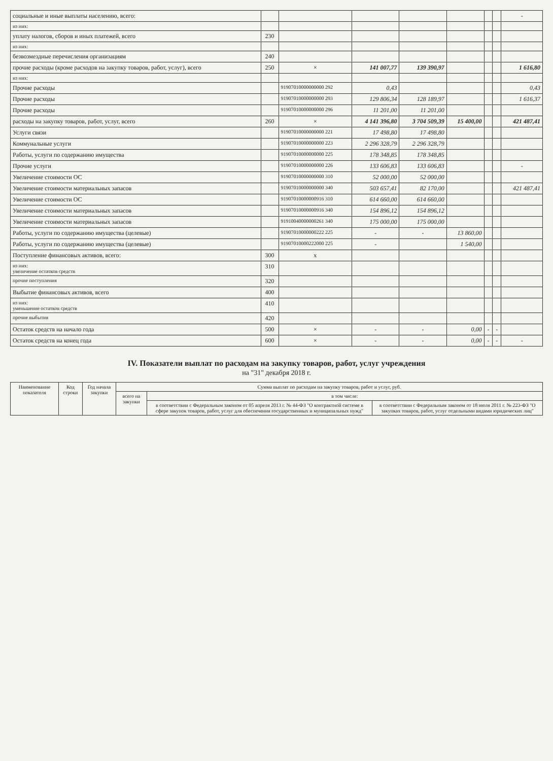| социальные и иные выплаты населению, всего: | | | | | | | | - |
| из них: | | | | | | | | |
| уплату налогов, сборов и иных платежей, всего | 230 | | | | | | | |
| из них: | | | | | | | | |
| безвозмездные перечисления организациям | 240 | | | | | | | |
| прочие расходы (кроме расходов на закупку товаров, работ, услуг), всего | 250 | × | 141 007,77 | 139 390,97 | | | | 1 616,80 |
| из них: | | | | | | | | |
| Прочие расходы | | 91907010000000000 292 | 0,43 | | | | | 0,43 |
| Прочие расходы | | 91907010000000000 293 | 129 806,34 | 128 189,97 | | | | 1 616,37 |
| Прочие расходы | | 91907010000000000 296 | 11 201,00 | 11 201,00 | | | | |
| расходы на закупку товаров, работ, услуг, всего | 260 | × | 4 141 396,80 | 3 704 509,39 | 15 400,00 | | | 421 487,41 |
| Услуги связи | | 91907010000000000 221 | 17 498,80 | 17 498,80 | | | | |
| Коммунальные услуги | | 91907010000000000 223 | 2 296 328,79 | 2 296 328,79 | | | | |
| Работы, услуги по содержанию имущества | | 91907010000000000 225 | 178 348,85 | 178 348,85 | | | | |
| Прочие услуги | | 91907010000000000 226 | 133 606,83 | 133 606,83 | | | | - |
| Увеличение стоимости ОС | | 91907010000000000 310 | 52 000,00 | 52 000,00 | | | | |
| Увеличение стоимости материальных запасов | | 91907010000000000 340 | 503 657,41 | 82 170,00 | | | | 421 487,41 |
| Увеличение стоимости ОС | | 91907010000000916 310 | 614 660,00 | 614 660,00 | | | | |
| Увеличение стоимости материальных запасов | | 91907010000000916 340 | 154 896,12 | 154 896,12 | | | | |
| Увеличение стоимости материальных запасов | | 91910040000000261 340 | 175 000,00 | 175 000,00 | | | | |
| Работы, услуги по содержанию имущества (целевые) | | 91907010000000222 225 | - | - | 13 860,00 | | | |
| Работы, услуги по содержанию имущества (целевые) | | 91907010000222000 225 | - | | 1 540,00 | | | |
| Поступление финансовых активов, всего: | 300 | х | | | | | | |
| из них: увеличение остатков средств | 310 | | | | | | | |
| прочие поступления | 320 | | | | | | | |
| Выбытие финансовых активов, всего | 400 | | | | | | | |
| из них: уменьшение остатков средств | 410 | | | | | | | |
| прочие выбытия | 420 | | | | | | | |
| Остаток средств на начало года | 500 | × | - | - | 0,00 | - | - | |
| Остаток средств на конец года | 600 | × | - | - | 0,00 | - | - | - |
IV. Показатели выплат по расходам на закупку товаров, работ, услуг учреждения
на "31" декабря 2018 г.
| Наименование показателя | Код строки | Год начала закупки | Сумма выплат по расходам на закупку товаров, работ и услуг, руб. | | |
| --- | --- | --- | --- | --- | --- |
| | | | всего на закупки | в том числе: | |
| | | | | в соответствии с Федеральным законом от 05 апреля 2013 г. № 44-ФЗ "О контрактной системе в сфере закупок товаров, работ, услуг для обеспечения государственных и муниципальных нужд" | в соответствии с Федеральным законом от 18 июля 2011 г. № 223-ФЗ "О закупках товаров, работ, услуг отдельными видами юридических лиц" |